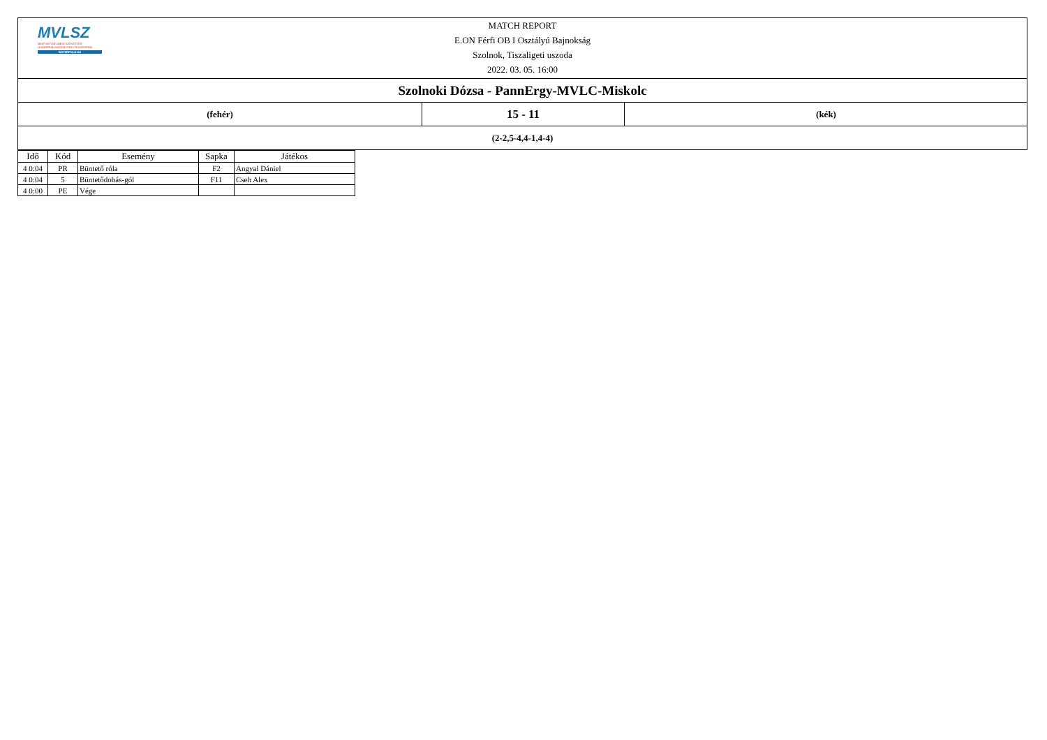MVLSZ
MAGYAR VÍZILABDA SZÖVETSÉG
HUNGARIAN WATER POLO FEDERATION
WATERPOLO.HU
MATCH REPORT
E.ON Férfi OB I Osztályú Bajnokság
Szolnok, Tiszaligeti uszoda
2022. 03. 05. 16:00
Szolnoki Dózsa - PannErgy-MVLC-Miskolc
(fehér)
15 - 11
(kék)
(2-2,5-4,4-1,4-4)
| Idő | Kód | Esemény | Sapka | Játékos |
| --- | --- | --- | --- | --- |
| 4 0:04 | PR | Büntető róla | F2 | Angyal Dániel |
| 4 0:04 | 5 | Büntetődobás-gól | F11 | Cseh Alex |
| 4 0:00 | PE | Vége | | |